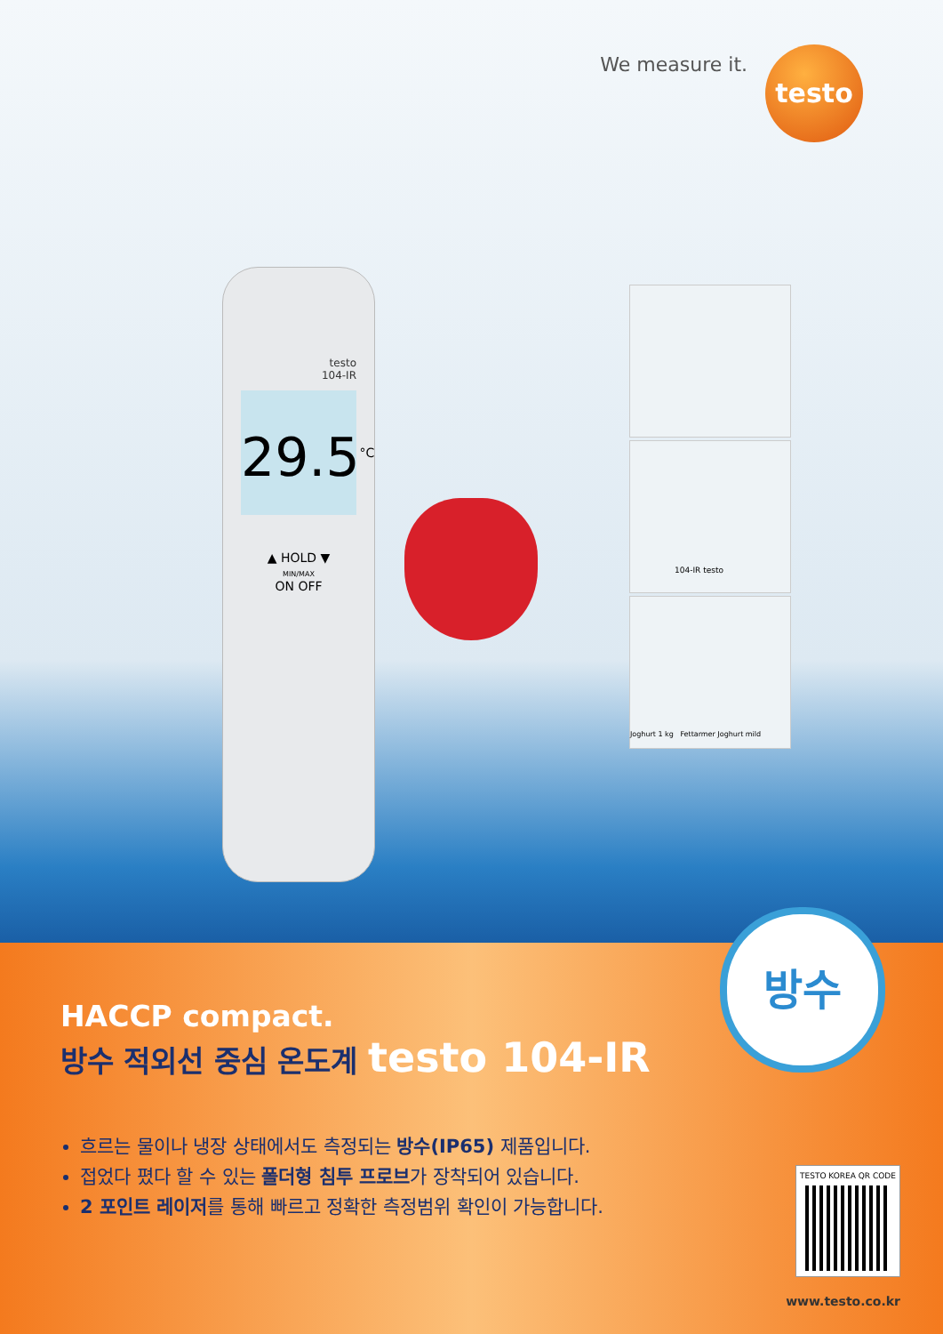We measure it. testo
testo
104-IR
29.5<sup>°C</sup>
▲ HOLD ▼
MIN/MAX
ON OFF
104-IR testo
Joghurt 1 kg Fettarmer Joghurt mild
방수
HACCP compact.
방수 적외선 중심 온도계 testo 104-IR
흐르는 물이나 냉장 상태에서도 측정되는 방수(IP65) 제품입니다.
접었다 폈다 할 수 있는 폴더형 침투 프로브가 장착되어 있습니다.
2 포인트 레이저를 통해 빠르고 정확한 측정범위 확인이 가능합니다.
TESTO KOREA QR CODE
www.testo.co.kr